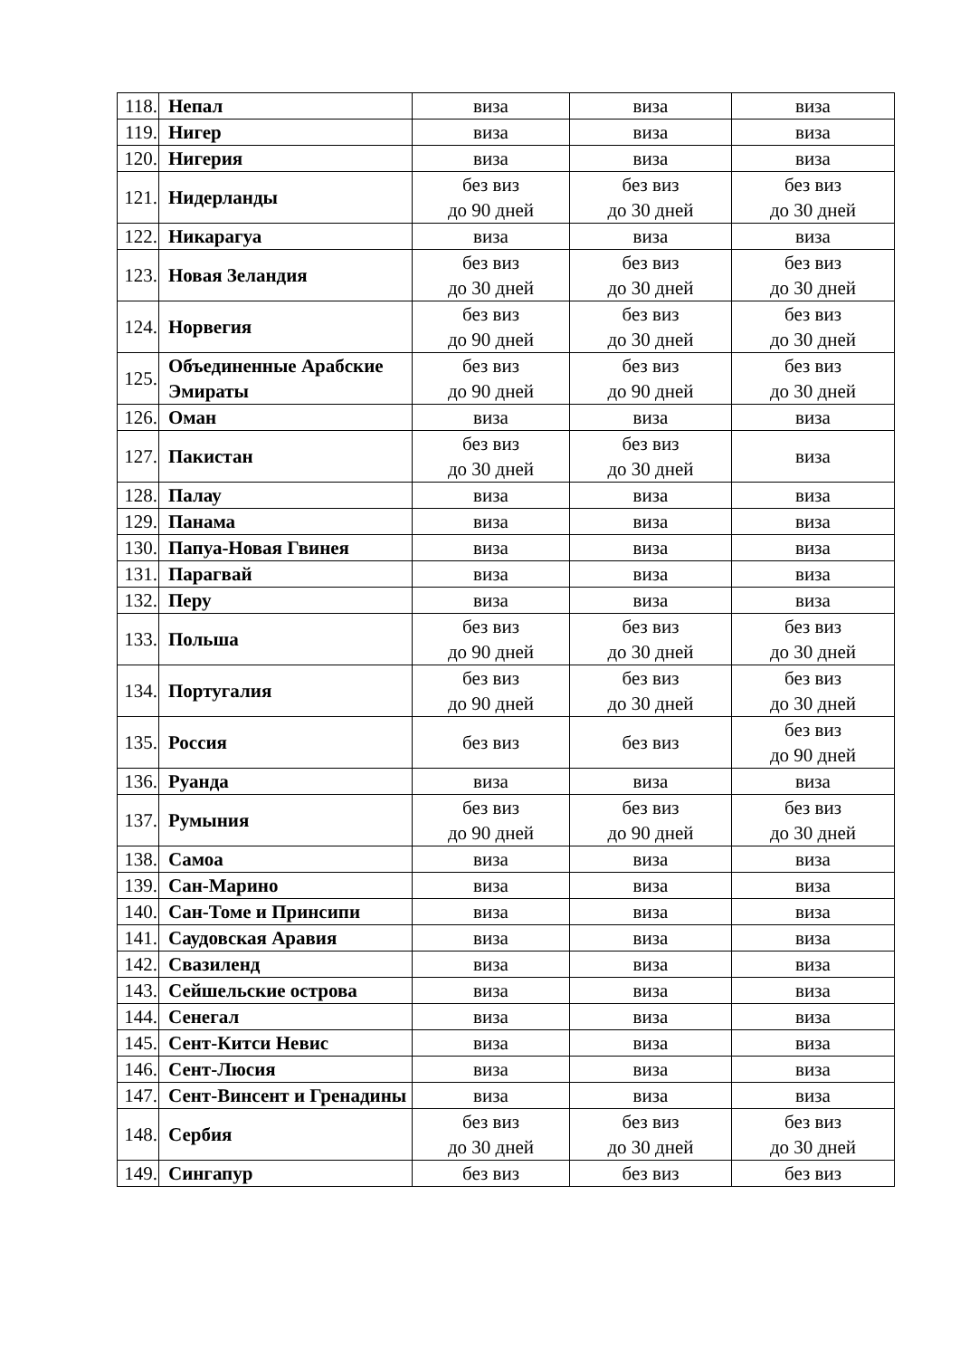| 118. | Непал | виза | виза | виза |
| 119. | Нигер | виза | виза | виза |
| 120. | Нигерия | виза | виза | виза |
| 121. | Нидерланды | без виз до 90 дней | без виз до 30 дней | без виз до 30 дней |
| 122. | Никарагуа | виза | виза | виза |
| 123. | Новая Зеландия | без виз до 30 дней | без виз до 30 дней | без виз до 30 дней |
| 124. | Норвегия | без виз до 90 дней | без виз до 30 дней | без виз до 30 дней |
| 125. | Объединенные Арабские Эмираты | без виз до 90 дней | без виз до 90 дней | без виз до 30 дней |
| 126. | Оман | виза | виза | виза |
| 127. | Пакистан | без виз до 30 дней | без виз до 30 дней | виза |
| 128. | Палау | виза | виза | виза |
| 129. | Панама | виза | виза | виза |
| 130. | Папуа-Новая Гвинея | виза | виза | виза |
| 131. | Парагвай | виза | виза | виза |
| 132. | Перу | виза | виза | виза |
| 133. | Польша | без виз до 90 дней | без виз до 30 дней | без виз до 30 дней |
| 134. | Португалия | без виз до 90 дней | без виз до 30 дней | без виз до 30 дней |
| 135. | Россия | без виз | без виз | без виз до 90 дней |
| 136. | Руанда | виза | виза | виза |
| 137. | Румыния | без виз до 90 дней | без виз до 90 дней | без виз до 30 дней |
| 138. | Самоа | виза | виза | виза |
| 139. | Сан-Марино | виза | виза | виза |
| 140. | Сан-Томе и Принсипи | виза | виза | виза |
| 141. | Саудовская Аравия | виза | виза | виза |
| 142. | Свазиленд | виза | виза | виза |
| 143. | Сейшельские острова | виза | виза | виза |
| 144. | Сенегал | виза | виза | виза |
| 145. | Сент-Китси Невис | виза | виза | виза |
| 146. | Сент-Люсия | виза | виза | виза |
| 147. | Сент-Винсент и Гренадины | виза | виза | виза |
| 148. | Сербия | без виз до 30 дней | без виз до 30 дней | без виз до 30 дней |
| 149. | Сингапур | без виз | без виз | без виз |